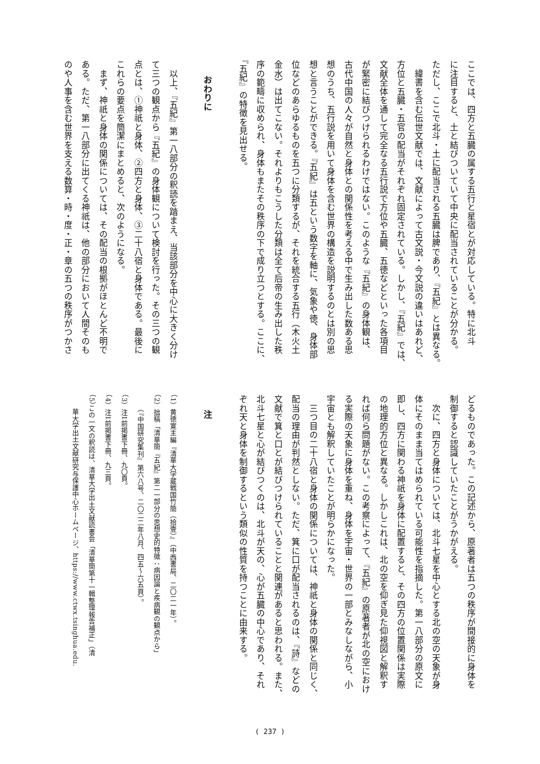ここでは、四方と五臓の属する五行と星宿とが対応している。特に北斗
に注目すると、土と結びついていて中央に配当されていることが分かる。
ただし、ここで北斗・土に配当される五臓は脾であり、『五紀』とは異なる。
　緯書を含む伝世文献では、文献によって古文説・今文説の違いはあれど、
方位と五臓・五官の配当がそれぞれ固定されている。しかし、『五紀』では、
文献全体を通して完全なる五行説で方位や五臓、五徳などといった各項目
が緊密に結びつけられるわけではない。このような『五紀』の身体観は、
古代中国の人々が自然と身体との関係性を考える中で生み出した数ある思
想のうち、五行説を用いて身体を含む世界の構造を説明するのとは別の思
想と言うことができる。『五紀』は五という数字を軸に、気象や徳、身体部
位などのあらゆるものを五つに分類するが、それを統合する五行（木火土
金水）は出てこない。それよりもこうした分類は全て后帝の生み出した秩
序の範疇に収められ、身体もまたその秩序の下で成り立つとする。ここに、
『五紀』の特徴を見出せる。
おわりに
　以上、『五紀』第一八部分の釈読を踏まえ、当該部分を中心に大きく分け
て三つの観点から『五紀』の身体観について検討を行った。その三つの観
点とは、①神祇と身体、②四方と身体、③二十八宿と身体である。最後に
これらの要点を簡潔にまとめると、次のようになる。
　まず、神祇と身体の関係については、その配当の根拠がほとんど不明で
ある。ただ、第一八部分に出てくる神祇は、他の部分において人間そのも
のや人事を含む世界を支える数算・時・度・正・章の五つの秩序がつかさ
どるものであった。この記述から、原著者は五つの秩序が間接的に身体を
制御すると認識していたことがうかがえる。
　次に、四方と身体については、北斗七星を中心とする北の空の天象が身
体にそのまま当てはめられている可能性を指摘した。第一八部分の原文に
即し、四方に関わる神祇を身体に配置すると、その四方の位置関係は実際
の地理的方位と異なる。しかしこれは、北の空を仰ぎ見た仰視図と解釈す
れば何ら問題がない。この考察によって、『五紀』の原著者が北の空におけ
る実際の天象に身体を重ね、身体を宇宙・世界の一部とみなしながら、小
宇宙とも解釈していたことが明らかになった。
　三つ目の二十八宿と身体の関係については、神祇と身体の関係と同じく、
配当の理由が判然としない。ただ、箕に口が配当されるのは、『詩』などの
文献で箕と口とが結びつけられていることと関連があると思われる。また、
北斗七星と心が結びつくのは、北斗が天の、心が五臓の中心であり、それ
ぞれ天と身体を制御するという類似の性質を持つことに由来する。
注
（1）黄徳寛主編『清華大学蔵戦国竹簡（拾壹）』（中西書局、二〇二一年）。
（2）拙稿「清華簡『五紀』第二一部分の思想史的特徴：病因論と疾病観の観点から」
　　（『中国研究集刊』第六八号、二〇二二年八月、四五〜六五頁）。
（3）注1前掲書下冊、九〇頁。
（4）注1前掲書下冊、九三頁。
（5）この一文の釈読は、清華大学出土文献読書会「清華簡第十一輯整理報告補正」（清
　　華大学出土文献研究与保護中心ホームページ、https://www.ctwx.tsinghua.edu.
( 237 )